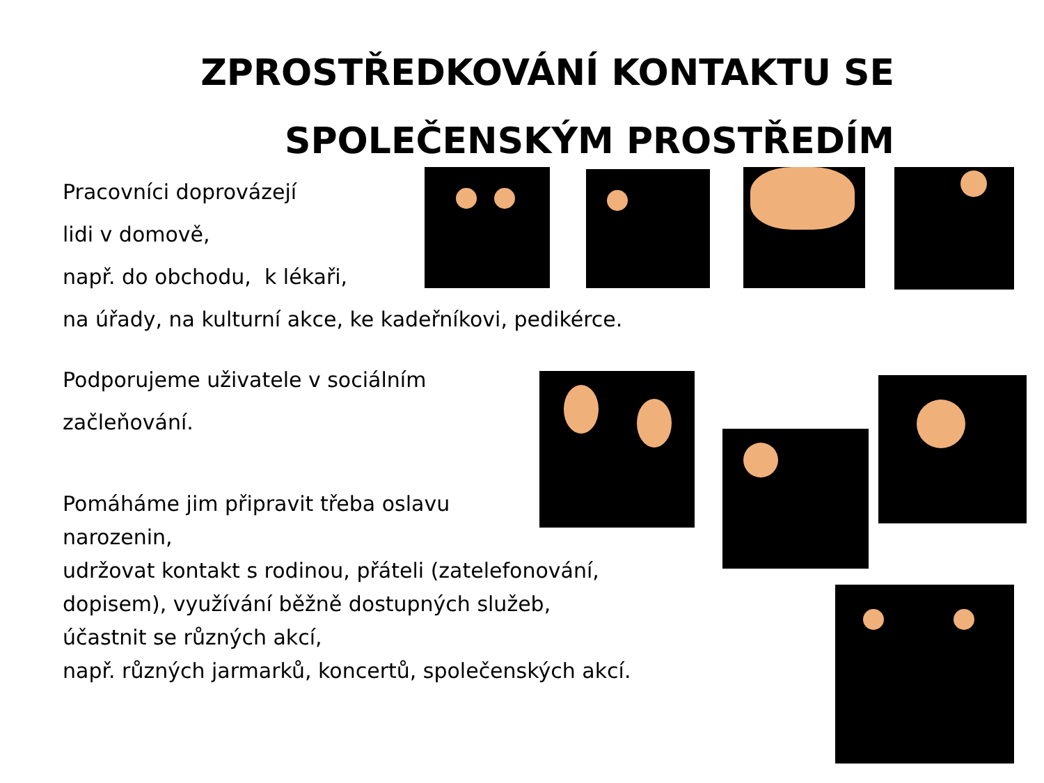ZPROSTŘEDKOVÁNÍ KONTAKTU SE
SPOLEČENSKÝM PROSTŘEDÍM
Pracovníci doprovázejí
lidi v domově,
např. do obchodu, k lékaři,
na úřady, na kulturní akce, ke kadeřníkovi, pedikérce.
Podporujeme uživatele v sociálním
začleňování.
Pomáháme jim připravit třeba oslavu
narozenin,
udržovat kontakt s rodinou, přáteli (zatelefonování,
dopisem), využívání běžně dostupných služeb,
účastnit se různých akcí,
např. různých jarmarků, koncertů, společenských akcí.